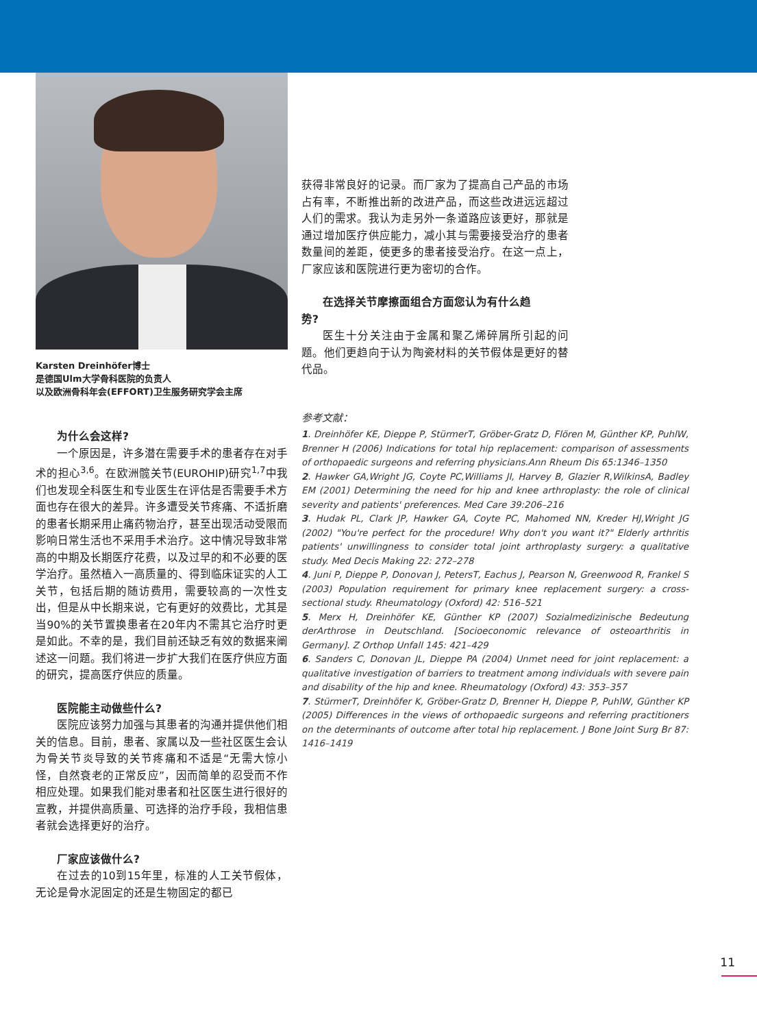Karsten Dreinhöfer博士
是德国Ulm大学骨科医院的负责人
以及欧洲骨科年会(EFFORT)卫生服务研究学会主席
为什么会这样?
一个原因是，许多潜在需要手术的患者存在对手术的担心<sup>3,6</sup>。在欧洲髋关节(EUROHIP)研究<sup>1,7</sup>中我们也发现全科医生和专业医生在评估是否需要手术方面也存在很大的差异。许多遭受关节疼痛、不适折磨的患者长期采用止痛药物治疗，甚至出现活动受限而影响日常生活也不采用手术治疗。这中情况导致非常高的中期及长期医疗花费，以及过早的和不必要的医学治疗。虽然植入一高质量的、得到临床证实的人工关节，包括后期的随访费用，需要较高的一次性支出，但是从中长期来说，它有更好的效费比，尤其是当90%的关节置换患者在20年内不需其它治疗时更是如此。不幸的是，我们目前还缺乏有效的数据来阐述这一问题。我们将进一步扩大我们在医疗供应方面的研究，提高医疗供应的质量。
医院能主动做些什么?
医院应该努力加强与其患者的沟通并提供他们相关的信息。目前，患者、家属以及一些社区医生会认为骨关节炎导致的关节疼痛和不适是“无需大惊小怪，自然衰老的正常反应”，因而简单的忍受而不作相应处理。如果我们能对患者和社区医生进行很好的宣教，并提供高质量、可选择的治疗手段，我相信患者就会选择更好的治疗。
厂家应该做什么?
在过去的10到15年里，标准的人工关节假体，无论是骨水泥固定的还是生物固定的都已
获得非常良好的记录。而厂家为了提高自己产品的市场占有率，不断推出新的改进产品，而这些改进远远超过人们的需求。我认为走另外一条道路应该更好，那就是通过增加医疗供应能力，减小其与需要接受治疗的患者数量间的差距，使更多的患者接受治疗。在这一点上，厂家应该和医院进行更为密切的合作。
在选择关节摩擦面组合方面您认为有什么趋
势?
医生十分关注由于金属和聚乙烯碎屑所引起的问题。他们更趋向于认为陶瓷材料的关节假体是更好的替代品。
参考文献：
1. Dreinhöfer KE, Dieppe P, StürmerT, Gröber-Gratz D, Flören M, Günther KP, PuhlW, Brenner H (2006) Indications for total hip replacement: comparison of assessments of orthopaedic surgeons and referring physicians.Ann Rheum Dis 65:1346–1350
2. Hawker GA,Wright JG, Coyte PC,Williams JI, Harvey B, Glazier R,WilkinsA, Badley EM (2001) Determining the need for hip and knee arthroplasty: the role of clinical severity and patients' preferences. Med Care 39:206–216
3. Hudak PL, Clark JP, Hawker GA, Coyte PC, Mahomed NN, Kreder HJ,Wright JG (2002) "You're perfect for the procedure! Why don't you want it?" Elderly arthritis patients' unwillingness to consider total joint arthroplasty surgery: a qualitative study. Med Decis Making 22: 272–278
4. Juni P, Dieppe P, Donovan J, PetersT, Eachus J, Pearson N, Greenwood R, Frankel S (2003) Population requirement for primary knee replacement surgery: a cross-sectional study. Rheumatology (Oxford) 42: 516–521
5. Merx H, Dreinhöfer KE, Günther KP (2007) Sozialmedizinische Bedeutung derArthrose in Deutschland. [Socioeconomic relevance of osteoarthritis in Germany]. Z Orthop Unfall 145: 421–429
6. Sanders C, Donovan JL, Dieppe PA (2004) Unmet need for joint replacement: a qualitative investigation of barriers to treatment among individuals with severe pain and disability of the hip and knee. Rheumatology (Oxford) 43: 353–357
7. StürmerT, Dreinhöfer K, Gröber-Gratz D, Brenner H, Dieppe P, PuhlW, Günther KP (2005) Differences in the views of orthopaedic surgeons and referring practitioners on the determinants of outcome after total hip replacement. J Bone Joint Surg Br 87: 1416–1419
11